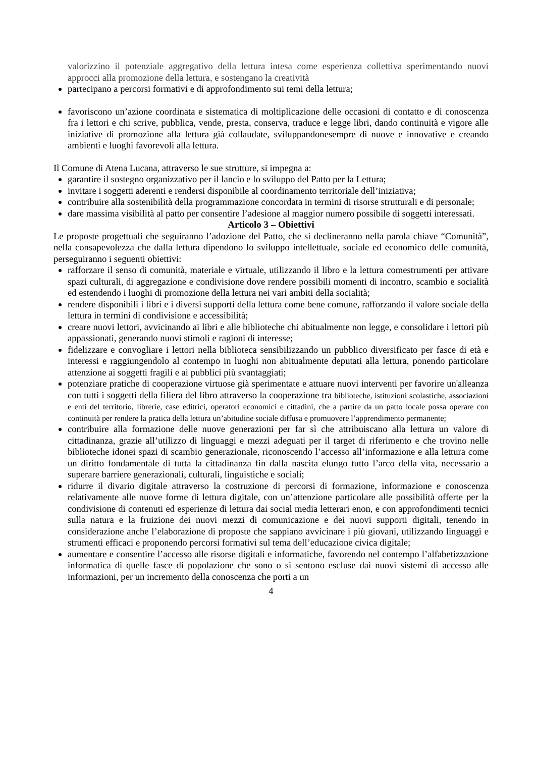valorizzino il potenziale aggregativo della lettura intesa come esperienza collettiva sperimentando nuovi approcci alla promozione della lettura, e sostengano la creatività
partecipano a percorsi formativi e di approfondimento sui temi della lettura;
favoriscono un’azione coordinata e sistematica di moltiplicazione delle occasioni di contatto e di conoscenza fra i lettori e chi scrive, pubblica, vende, presta, conserva, traduce e legge libri, dando continuità e vigore alle iniziative di promozione alla lettura già collaudate, sviluppandonesempre di nuove e innovative e creando ambienti e luoghi favorevoli alla lettura.
Il Comune di Atena Lucana, attraverso le sue strutture, si impegna a:
garantire il sostegno organizzativo per il lancio e lo sviluppo del Patto per la Lettura;
invitare i soggetti aderenti e rendersi disponibile al coordinamento territoriale dell’iniziativa;
contribuire alla sostenibilità della programmazione concordata in termini di risorse strutturali e di personale;
dare massima visibilità al patto per consentire l’adesione al maggior numero possibile di soggetti interessati.
Articolo 3 – Obiettivi
Le proposte progettuali che seguiranno l’adozione del Patto, che si declineranno nella parola chiave “Comunità”, nella consapevolezza che dalla lettura dipendono lo sviluppo intellettuale, sociale ed economico delle comunità, perseguiranno i seguenti obiettivi:
rafforzare il senso di comunità, materiale e virtuale, utilizzando il libro e la lettura comestrumenti per attivare spazi culturali, di aggregazione e condivisione dove rendere possibili momenti di incontro, scambio e socialità ed estendendo i luoghi di promozione della lettura nei vari ambiti della socialità;
rendere disponibili i libri e i diversi supporti della lettura come bene comune, rafforzando il valore sociale della lettura in termini di condivisione e accessibilità;
creare nuovi lettori, avvicinando ai libri e alle biblioteche chi abitualmente non legge, e consolidare i lettori più appassionati, generando nuovi stimoli e ragioni di interesse;
fidelizzare e convogliare i lettori nella biblioteca sensibilizzando un pubblico diversificato per fasce di età e interessi e raggiungendolo al contempo in luoghi non abitualmente deputati alla lettura, ponendo particolare attenzione ai soggetti fragili e ai pubblici più svantaggiati;
potenziare pratiche di cooperazione virtuose già sperimentate e attuare nuovi interventi per favorire un'alleanza con tutti i soggetti della filiera del libro attraverso la cooperazione tra biblioteche, istituzioni scolastiche, associazioni e enti del territorio, librerie, case editrici, operatori economici e cittadini, che a partire da un patto locale possa operare con continuità per rendere la pratica della lettura un’abitudine sociale diffusa e promuovere l’apprendimento permanente;
contribuire alla formazione delle nuove generazioni per far sì che attribuiscano alla lettura un valore di cittadinanza, grazie all’utilizzo di linguaggi e mezzi adeguati per il target di riferimento e che trovino nelle biblioteche idonei spazi di scambio generazionale, riconoscendo l’accesso all’informazione e alla lettura come un diritto fondamentale di tutta la cittadinanza fin dalla nascita elungo tutto l’arco della vita, necessario a superare barriere generazionali, culturali, linguistiche e sociali;
ridurre il divario digitale attraverso la costruzione di percorsi di formazione, informazione e conoscenza relativamente alle nuove forme di lettura digitale, con un’attenzione particolare alle possibilità offerte per la condivisione di contenuti ed esperienze di lettura dai social media letterari enon, e con approfondimenti tecnici sulla natura e la fruizione dei nuovi mezzi di comunicazione e dei nuovi supporti digitali, tenendo in considerazione anche l’elaborazione di proposte che sappiano avvicinare i più giovani, utilizzando linguaggi e strumenti efficaci e proponendo percorsi formativi sul tema dell’educazione civica digitale;
aumentare e consentire l’accesso alle risorse digitali e informatiche, favorendo nel contempo l’alfabetizzazione informatica di quelle fasce di popolazione che sono o si sentono escluse dai nuovi sistemi di accesso alle informazioni, per un incremento della conoscenza che porti a un
4